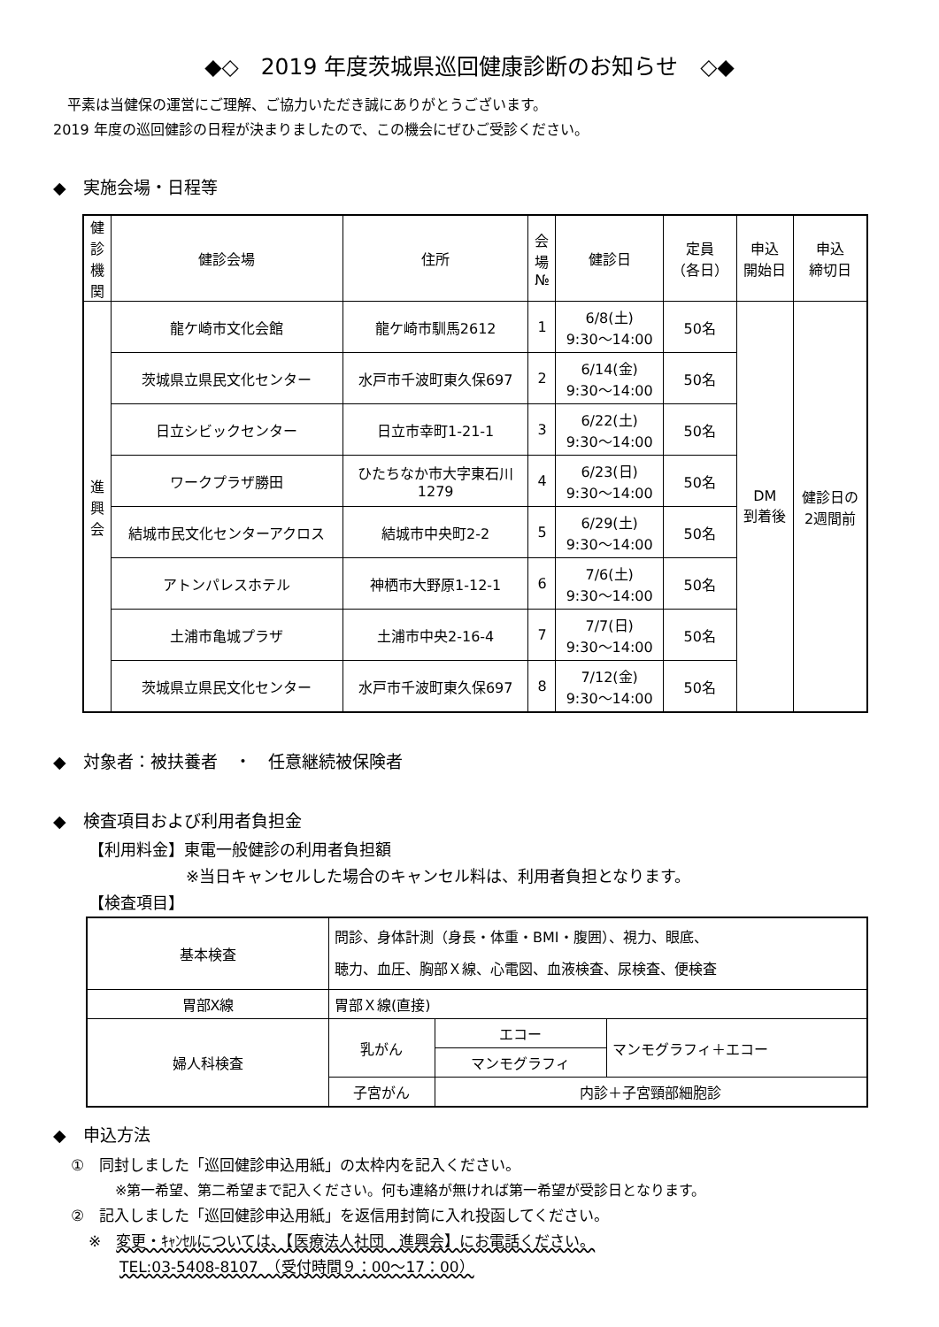◆◇　2019 年度茨城県巡回健康診断のお知らせ　◇◆
　平素は当健保の運営にご理解、ご協力いただき誠にありがとうございます。
2019 年度の巡回健診の日程が決まりましたので、この機会にぜひご受診ください。
◆　実施会場・日程等
| 健 診 機 関 | 健診会場 | 住所 | 会 場 № | 健診日 | 定員 （各日） | 申込 開始日 | 申込 締切日 |
| 進 興 会 | 龍ケ崎市文化会館 | 龍ケ崎市馴馬2612 | 1 | 6/8(土) 9:30～14:00 | 50名 | DM 到着後 | 健診日の 2週間前 |
| | 茨城県立県民文化センター | 水戸市千波町東久保697 | 2 | 6/14(金) 9:30～14:00 | 50名 | | |
| | 日立シビックセンター | 日立市幸町1-21-1 | 3 | 6/22(土) 9:30～14:00 | 50名 | | |
| | ワークプラザ勝田 | ひたちなか市大字東石川 1279 | 4 | 6/23(日) 9:30～14:00 | 50名 | | |
| | 結城市民文化センターアクロス | 結城市中央町2-2 | 5 | 6/29(土) 9:30～14:00 | 50名 | | |
| | アトンパレスホテル | 神栖市大野原1-12-1 | 6 | 7/6(土) 9:30～14:00 | 50名 | | |
| | 土浦市亀城プラザ | 土浦市中央2-16-4 | 7 | 7/7(日) 9:30～14:00 | 50名 | | |
| | 茨城県立県民文化センター | 水戸市千波町東久保697 | 8 | 7/12(金) 9:30～14:00 | 50名 | | |
◆　対象者：被扶養者　・　任意継続被保険者
◆　検査項目および利用者負担金
【利用料金】東電一般健診の利用者負担額
※当日キャンセルした場合のキャンセル料は、利用者負担となります。
【検査項目】
| 基本検査 | 問診、身体計測（身長・体重・BMI・腹囲）、視力、眼底、 聴力、血圧、胸部Ｘ線、心電図、血液検査、尿検査、便検査 | | |
| 胃部X線 | 胃部Ｘ線(直接) | | |
| 婦人科検査 | 乳がん | エコー | マンモグラフィ＋エコー |
| | | マンモグラフィ | |
| | 子宮がん | 内診＋子宮頸部細胞診 | |
◆　申込方法
①　同封しました「巡回健診申込用紙」の太枠内を記入ください。
※第一希望、第二希望まで記入ください。何も連絡が無ければ第一希望が受診日となります。
②　記入しました「巡回健診申込用紙」を返信用封筒に入れ投函してください。
※　変更・ｷｬﾝｾﾙについては、【医療法人社団　進興会】にお電話ください。
TEL:03-5408-8107　（受付時間９：00～17：00）